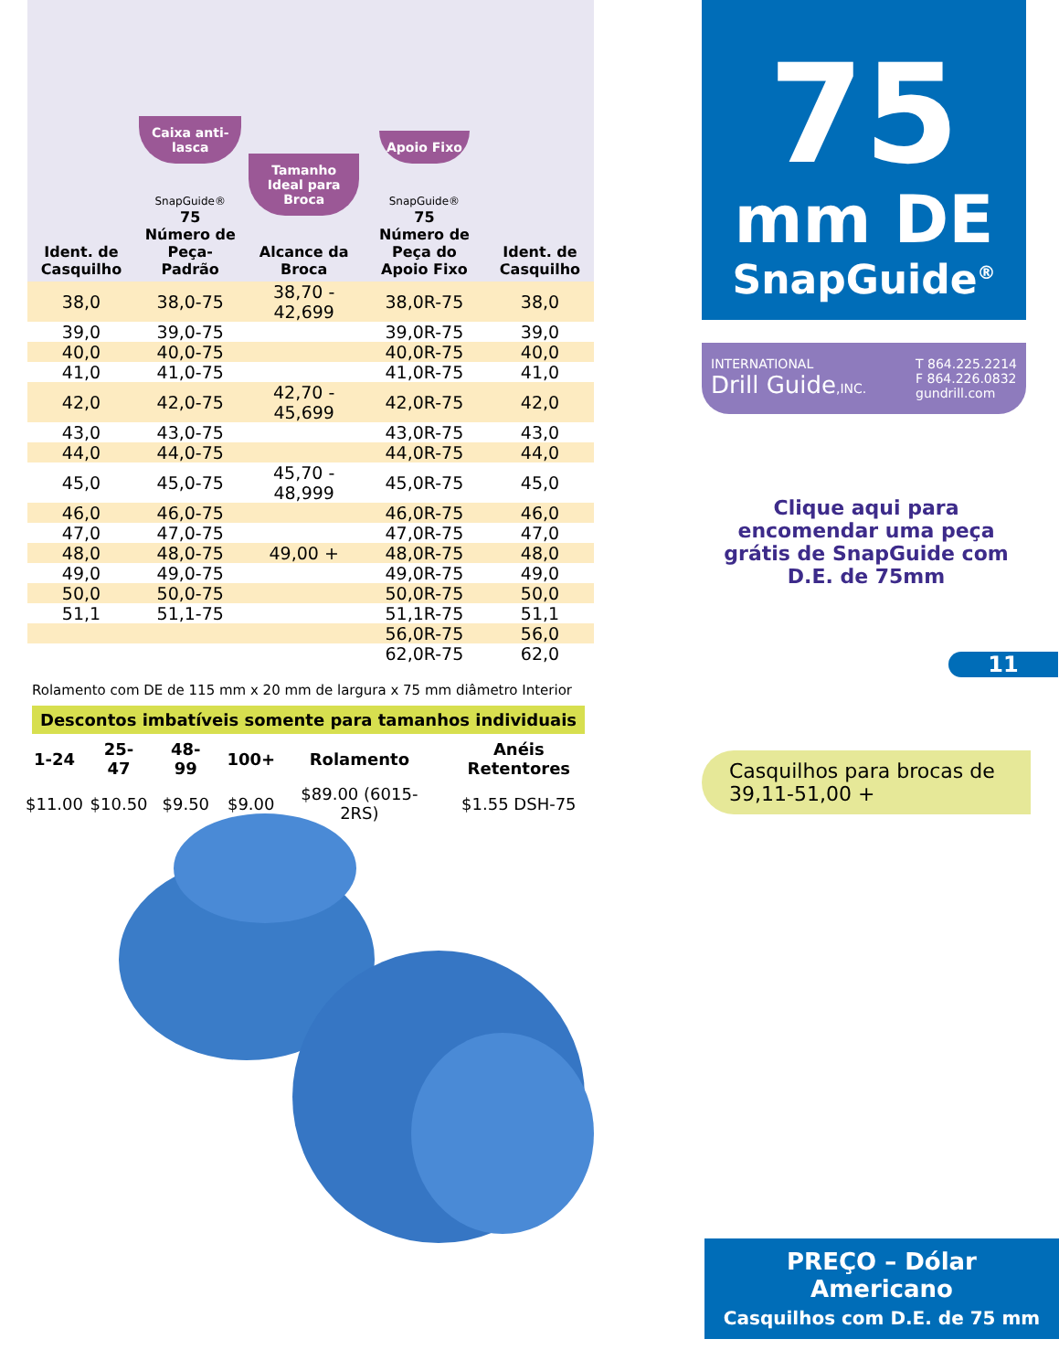| Ident. de Casquilho | Caixa anti-lasca SnapGuide® 75 Número de Peça-Padrão | Tamanho Ideal para Broca Alcance da Broca | Apoio Fixo SnapGuide® 75 Número de Peça do Apoio Fixo | Ident. de Casquilho |
| --- | --- | --- | --- | --- |
| 38,0 | 38,0-75 | 38,70 - 42,699 | 38,0R-75 | 38,0 |
| 39,0 | 39,0-75 | | 39,0R-75 | 39,0 |
| 40,0 | 40,0-75 | | 40,0R-75 | 40,0 |
| 41,0 | 41,0-75 | | 41,0R-75 | 41,0 |
| 42,0 | 42,0-75 | 42,70 - 45,699 | 42,0R-75 | 42,0 |
| 43,0 | 43,0-75 | | 43,0R-75 | 43,0 |
| 44,0 | 44,0-75 | | 44,0R-75 | 44,0 |
| 45,0 | 45,0-75 | 45,70 - 48,999 | 45,0R-75 | 45,0 |
| 46,0 | 46,0-75 | | 46,0R-75 | 46,0 |
| 47,0 | 47,0-75 | | 47,0R-75 | 47,0 |
| 48,0 | 48,0-75 | 49,00 + | 48,0R-75 | 48,0 |
| 49,0 | 49,0-75 | | 49,0R-75 | 49,0 |
| 50,0 | 50,0-75 | | 50,0R-75 | 50,0 |
| 51,1 | 51,1-75 | | 51,1R-75 | 51,1 |
| | | | 56,0R-75 | 56,0 |
| | | | 62,0R-75 | 62,0 |
Rolamento com DE de 115 mm x 20 mm de largura x 75 mm diâmetro Interior
Descontos imbatíveis somente para tamanhos individuais
| 1-24 | 25-47 | 48-99 | 100+ | Rolamento | Anéis Retentores |
| --- | --- | --- | --- | --- | --- |
| $11.00 | $10.50 | $9.50 | $9.00 | $89.00 (6015-2RS) | $1.55 DSH-75 |
75
mm DE
SnapGuide<sup>®</sup>
INTERNATIONAL
Drill Guide,INC.
T 864.225.2214
F 864.226.0832
gundrill.com
Clique aqui para encomendar uma peça grátis de SnapGuide com D.E. de 75mm
11
Casquilhos para brocas de 39,11-51,00 +
PREÇO – Dólar
Americano
Casquilhos com D.E. de 75 mm